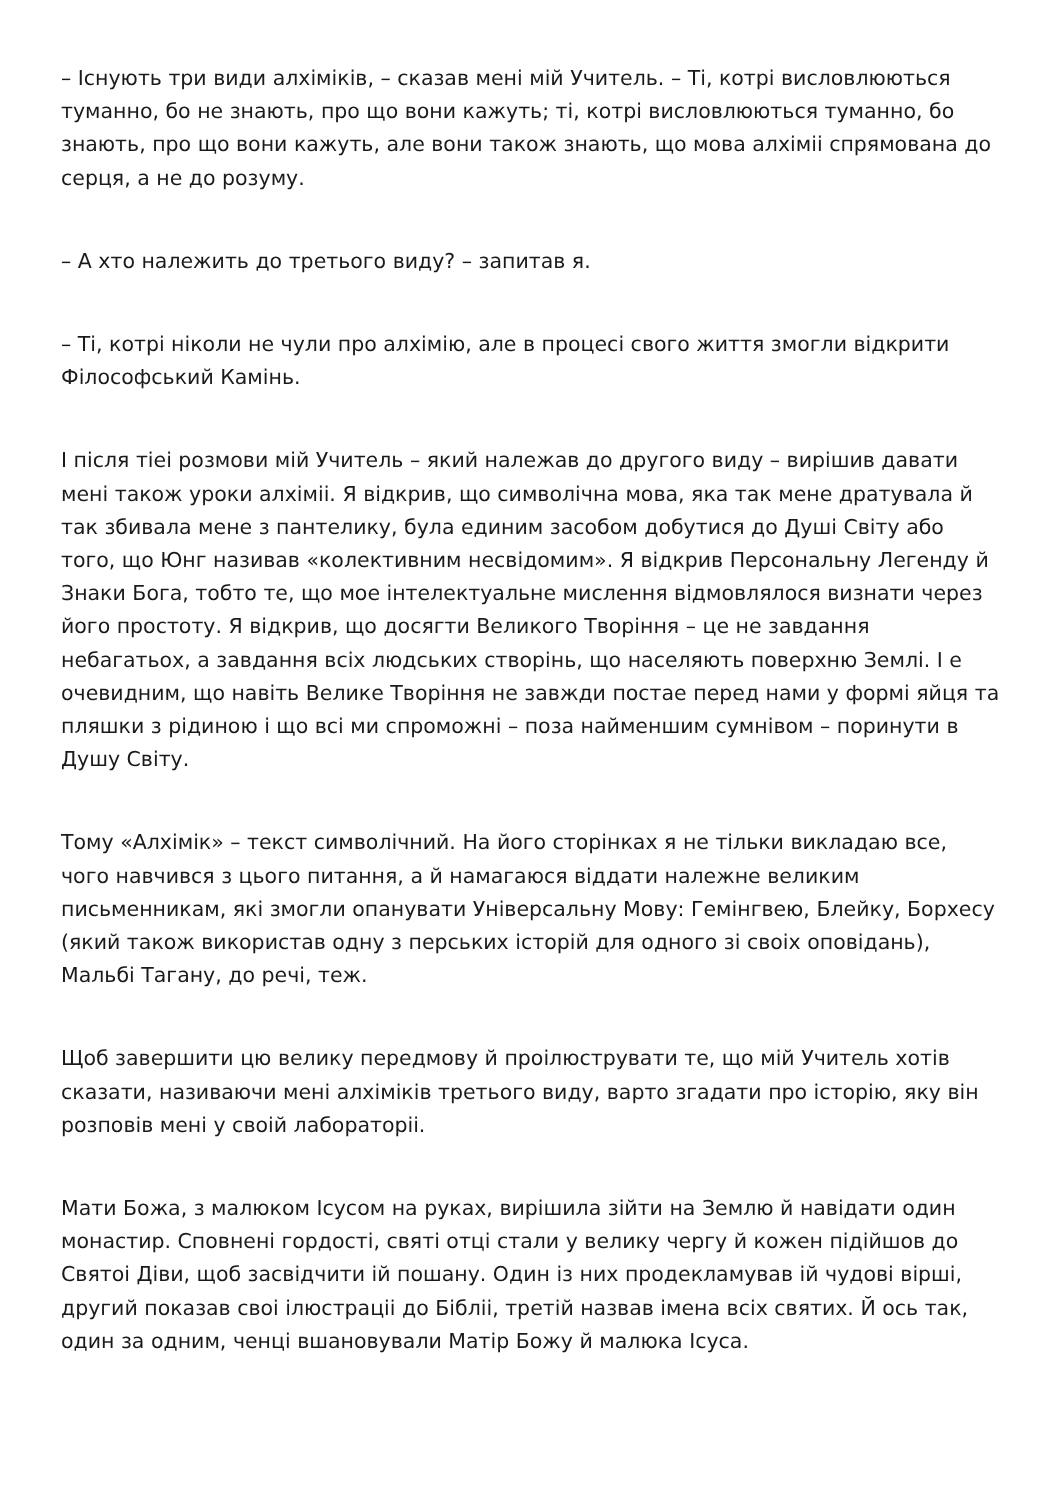– Існують три види алхіміків, – сказав мені мій Учитель. – Ті, котрі висловлюються туманно, бо не знають, про що вони кажуть; ті, котрі висловлюються туманно, бо знають, про що вони кажуть, але вони також знають, що мова алхіміі спрямована до серця, а не до розуму.
– А хто належить до третього виду? – запитав я.
– Ті, котрі ніколи не чули про алхімію, але в процесі свого життя змогли відкрити Філософський Камінь.
І після тіеі розмови мій Учитель – який належав до другого виду – вирішив давати мені також уроки алхіміі. Я відкрив, що символічна мова, яка так мене дратувала й так збивала мене з пантелику, була единим засобом добутися до Душі Світу або того, що Юнг називав «колективним несвідомим». Я відкрив Персональну Легенду й Знаки Бога, тобто те, що мое інтелектуальне мислення відмовлялося визнати через його простоту. Я відкрив, що досягти Великого Творіння – це не завдання небагатьох, а завдання всіх людських створінь, що населяють поверхню Землі. І е очевидним, що навіть Велике Творіння не завжди постае перед нами у формі яйця та пляшки з рідиною і що всі ми спроможні – поза найменшим сумнівом – поринути в Душу Світу.
Тому «Алхімік» – текст символічний. На його сторінках я не тільки викладаю все, чого навчився з цього питання, а й намагаюся віддати належне великим письменникам, які змогли опанувати Універсальну Мову: Гемінгвею, Блейку, Борхесу (який також використав одну з перських історій для одного зі своіх оповідань), Мальбі Тагану, до речі, теж.
Щоб завершити цю велику передмову й проілюструвати те, що мій Учитель хотів сказати, називаючи мені алхіміків третього виду, варто згадати про історію, яку він розповів мені у своій лабораторіі.
Мати Божа, з малюком Ісусом на руках, вирішила зійти на Землю й навідати один монастир. Сповнені гордості, святі отці стали у велику чергу й кожен підійшов до Святоі Діви, щоб засвідчити ій пошану. Один із них продекламував ій чудові вірші, другий показав своі ілюстраціі до Бібліі, третій назвав імена всіх святих. Й ось так, один за одним, ченці вшановували Матір Божу й малюка Ісуса.